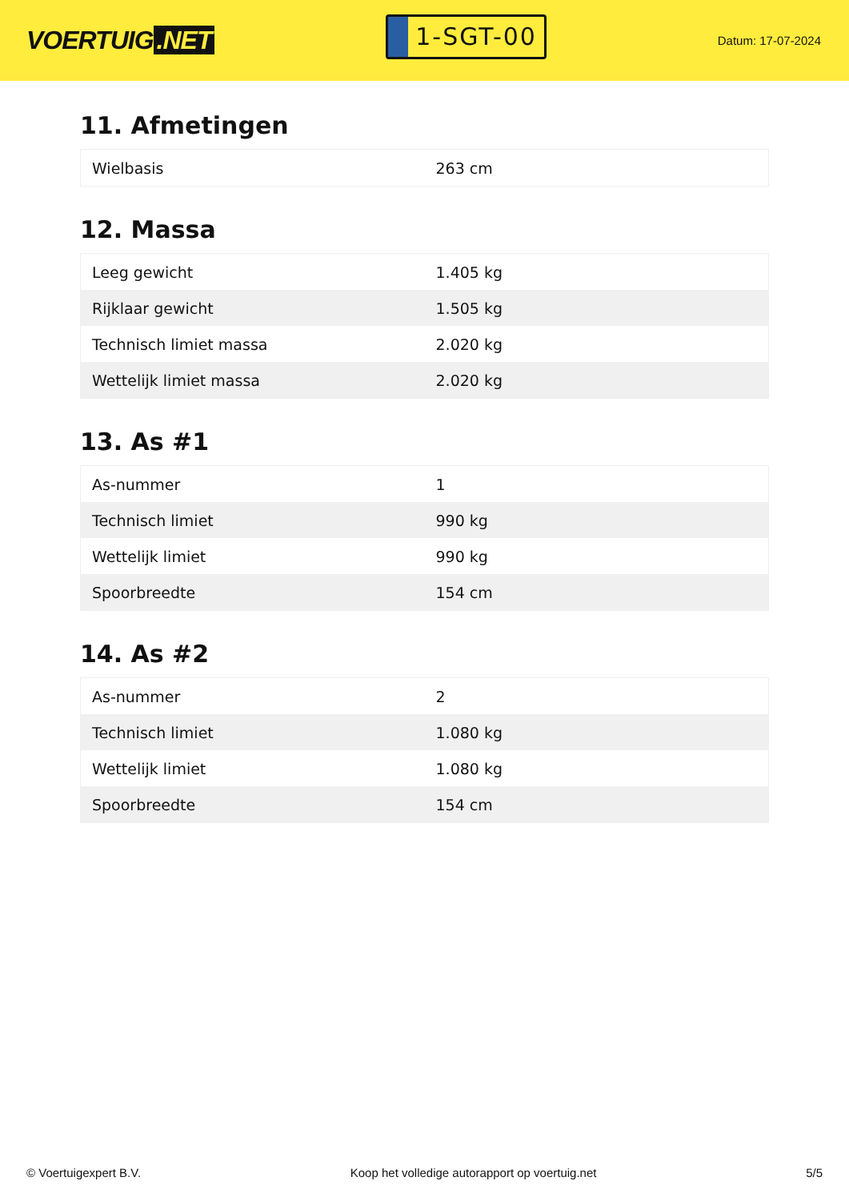VOERTUIG.NET
1-SGT-00
Datum: 17-07-2024
11. Afmetingen
| Wielbasis | 263 cm |
12. Massa
| Leeg gewicht | 1.405 kg |
| Rijklaar gewicht | 1.505 kg |
| Technisch limiet massa | 2.020 kg |
| Wettelijk limiet massa | 2.020 kg |
13. As #1
| As-nummer | 1 |
| Technisch limiet | 990 kg |
| Wettelijk limiet | 990 kg |
| Spoorbreedte | 154 cm |
14. As #2
| As-nummer | 2 |
| Technisch limiet | 1.080 kg |
| Wettelijk limiet | 1.080 kg |
| Spoorbreedte | 154 cm |
© Voertuigexpert B.V. Koop het volledige autorapport op voertuig.net 5/5